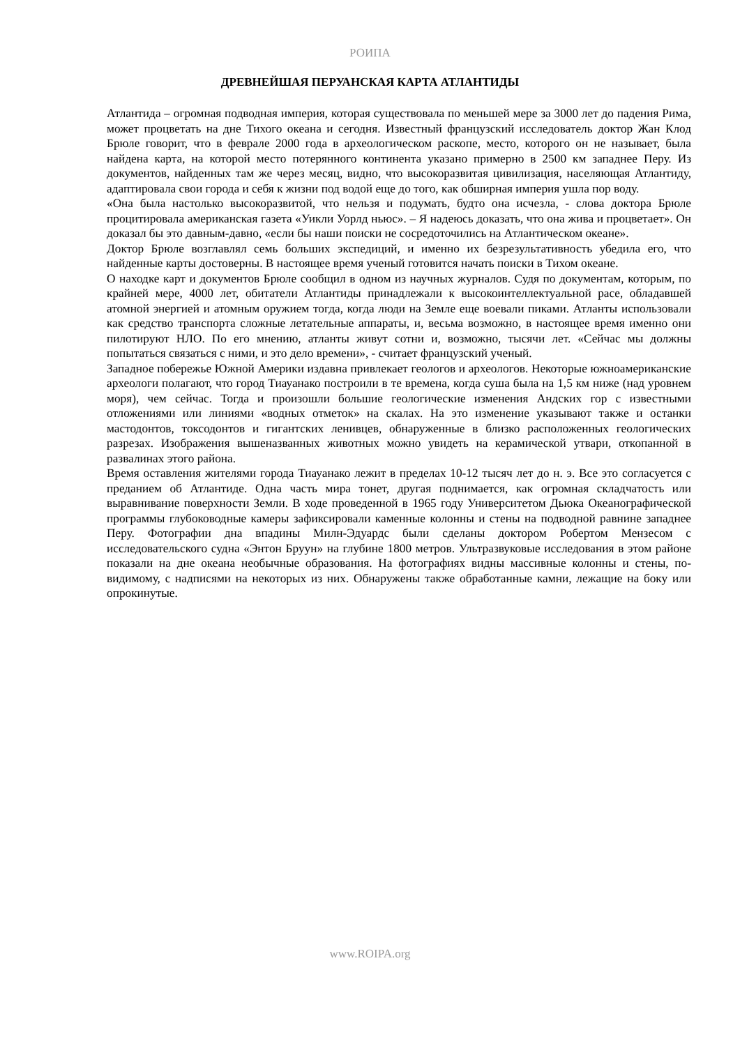РОИПА
ДРЕВНЕЙШАЯ ПЕРУАНСКАЯ КАРТА АТЛАНТИДЫ
Атлантида – огромная подводная империя, которая существовала по меньшей мере за 3000 лет до падения Рима, может процветать на дне Тихого океана и сегодня. Известный французский исследователь доктор Жан Клод Брюле говорит, что в феврале 2000 года в археологическом раскопе, место, которого он не называет, была найдена карта, на которой место потерянного континента указано примерно в 2500 км западнее Перу. Из документов, найденных там же через месяц, видно, что высокоразвитая цивилизация, населяющая Атлантиду, адаптировала свои города и себя к жизни под водой еще до того, как обширная империя ушла пор воду.
«Она была настолько высокоразвитой, что нельзя и подумать, будто она исчезла, - слова доктора Брюле процитировала американская газета «Уикли Уорлд ньюс». – Я надеюсь доказать, что она жива и процветает». Он доказал бы это давным-давно, «если бы наши поиски не сосредоточились на Атлантическом океане».
Доктор Брюле возглавлял семь больших экспедиций, и именно их безрезультативность убедила его, что найденные карты достоверны. В настоящее время ученый готовится начать поиски в Тихом океане.
О находке карт и документов Брюле сообщил в одном из научных журналов. Судя по документам, которым, по крайней мере, 4000 лет, обитатели Атлантиды принадлежали к высокоинтеллектуальной расе, обладавшей атомной энергией и атомным оружием тогда, когда люди на Земле еще воевали пиками. Атланты использовали как средство транспорта сложные летательные аппараты, и, весьма возможно, в настоящее время именно они пилотируют НЛО. По его мнению, атланты живут сотни и, возможно, тысячи лет. «Сейчас мы должны попытаться связаться с ними, и это дело времени», - считает французский ученый.
Западное побережье Южной Америки издавна привлекает геологов и археологов. Некоторые южноамериканские археологи полагают, что город Тиауанако построили в те времена, когда суша была на 1,5 км ниже (над уровнем моря), чем сейчас. Тогда и произошли большие геологические изменения Андских гор с известными отложениями или линиями «водных отметок» на скалах. На это изменение указывают также и останки мастодонтов, токсодонтов и гигантских ленивцев, обнаруженные в близко расположенных геологических разрезах. Изображения вышеназванных животных можно увидеть на керамической утвари, откопанной в развалинах этого района.
Время оставления жителями города Тиауанако лежит в пределах 10-12 тысяч лет до н. э. Все это согласуется с преданием об Атлантиде. Одна часть мира тонет, другая поднимается, как огромная складчатость или выравнивание поверхности Земли. В ходе проведенной в 1965 году Университетом Дьюка Океанографической программы глубоководные камеры зафиксировали каменные колонны и стены на подводной равнине западнее Перу. Фотографии дна впадины Милн-Эдуардс были сделаны доктором Робертом Мензесом с исследовательского судна «Энтон Бруун» на глубине 1800 метров. Ультразвуковые исследования в этом районе показали на дне океана необычные образования. На фотографиях видны массивные колонны и стены, по-видимому, с надписями на некоторых из них. Обнаружены также обработанные камни, лежащие на боку или опрокинутые.
www.ROIPA.org